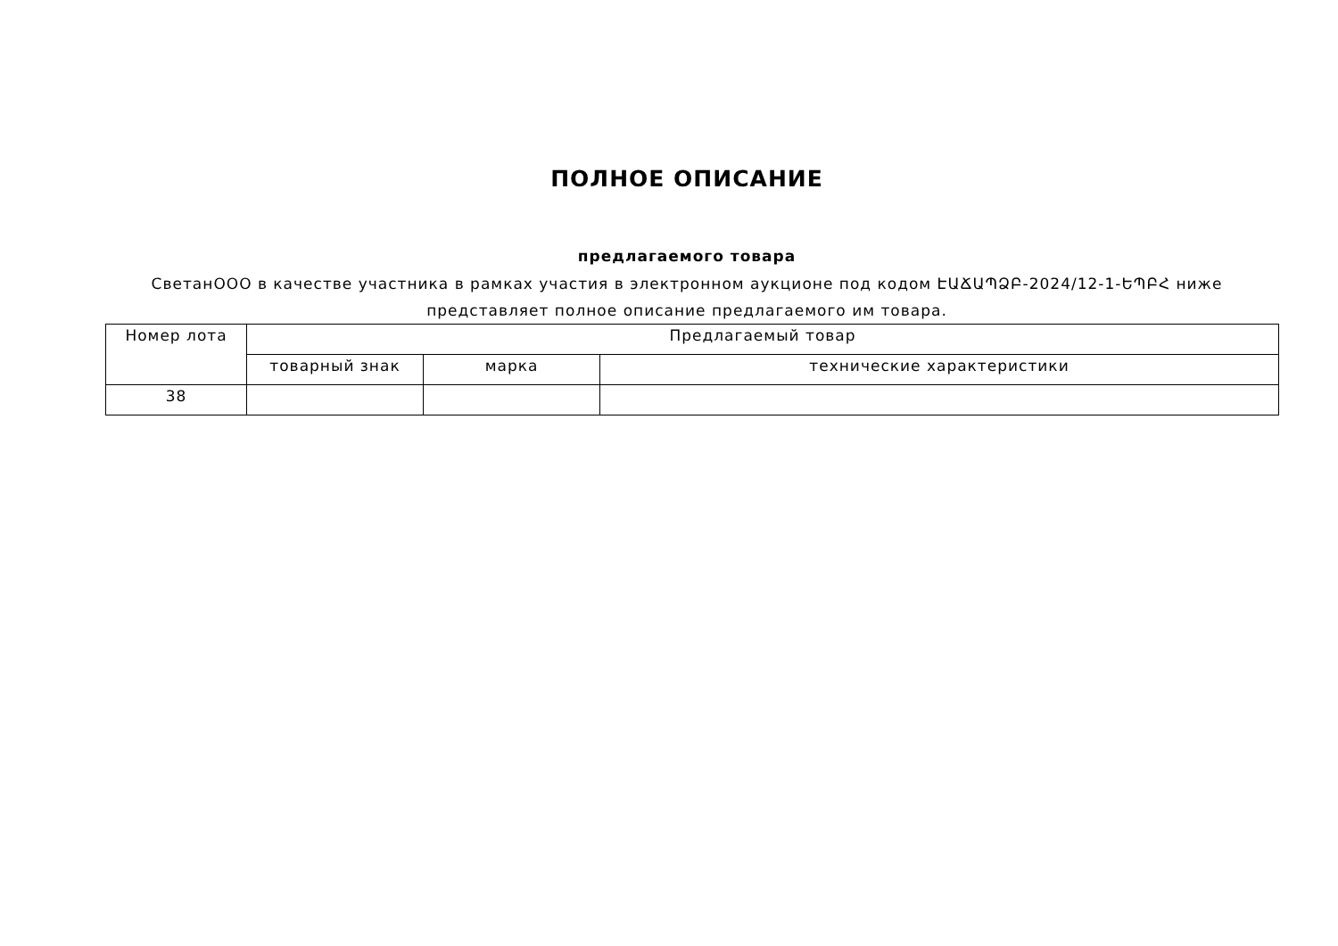ПОЛНОЕ ОПИСАНИЕ
предлагаемого товара
СветанООО в качестве участника в рамках участия в электронном аукционе под кодом ԷԱՃԱՊՁԲ-2024/12-1-ԵՊԲՀ ниже представляет полное описание предлагаемого им товара.
| Номер лота | Предлагаемый товар | | |
| --- | --- | --- | --- |
| | товарный знак | марка | технические характеристики |
| 38 | | | |